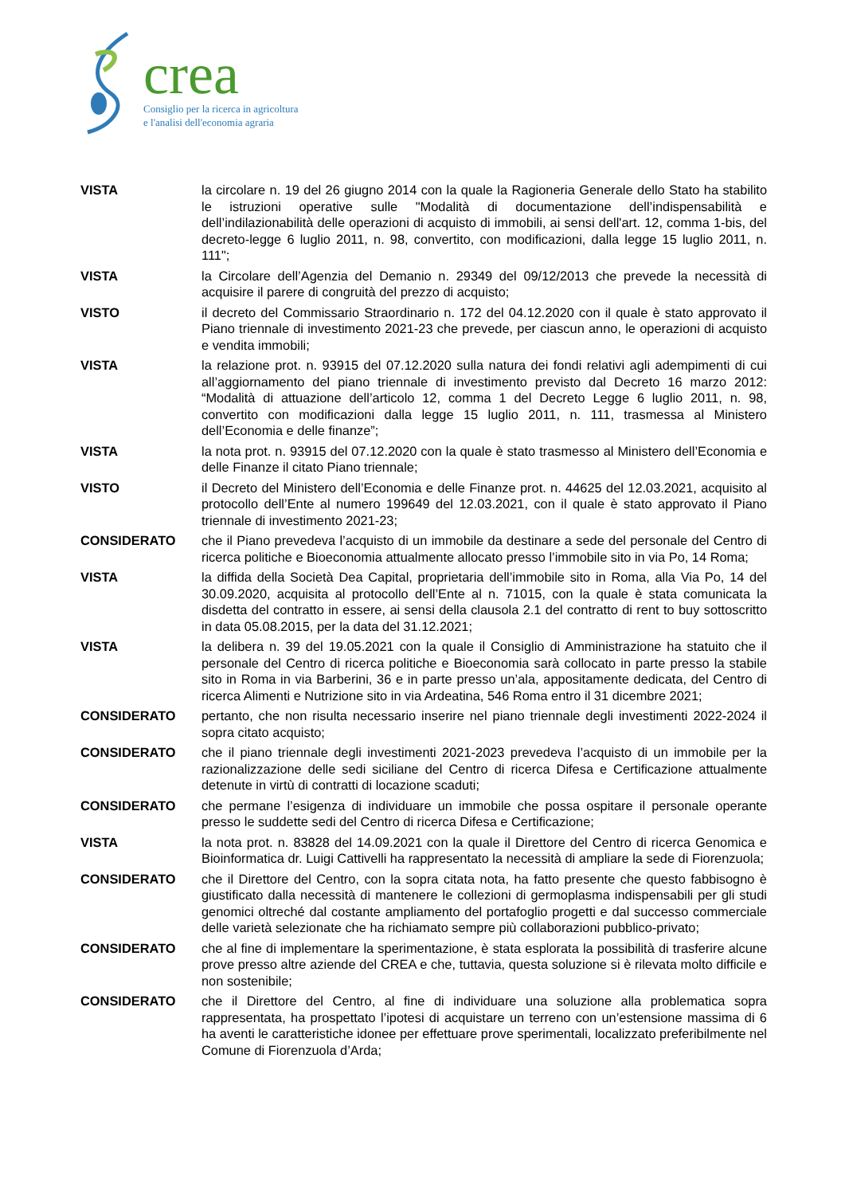crea
Consiglio per la ricerca in agricoltura
e l'analisi dell'economia agraria
VISTA la circolare n. 19 del 26 giugno 2014 con la quale la Ragioneria Generale dello Stato ha stabilito le istruzioni operative sulle "Modalità di documentazione dell’indispensabilità e dell’indilazionabilità delle operazioni di acquisto di immobili, ai sensi dell'art. 12, comma 1-bis, del decreto-legge 6 luglio 2011, n. 98, convertito, con modificazioni, dalla legge 15 luglio 2011, n. 111";
VISTA la Circolare dell’Agenzia del Demanio n. 29349 del 09/12/2013 che prevede la necessità di acquisire il parere di congruità del prezzo di acquisto;
VISTO il decreto del Commissario Straordinario n. 172 del 04.12.2020 con il quale è stato approvato il Piano triennale di investimento 2021-23 che prevede, per ciascun anno, le operazioni di acquisto e vendita immobili;
VISTA la relazione prot. n. 93915 del 07.12.2020 sulla natura dei fondi relativi agli adempimenti di cui all’aggiornamento del piano triennale di investimento previsto dal Decreto 16 marzo 2012: “Modalità di attuazione dell’articolo 12, comma 1 del Decreto Legge 6 luglio 2011, n. 98, convertito con modificazioni dalla legge 15 luglio 2011, n. 111, trasmessa al Ministero dell’Economia e delle finanze”;
VISTA la nota prot. n. 93915 del 07.12.2020 con la quale è stato trasmesso al Ministero dell’Economia e delle Finanze il citato Piano triennale;
VISTO il Decreto del Ministero dell’Economia e delle Finanze prot. n. 44625 del 12.03.2021, acquisito al protocollo dell’Ente al numero 199649 del 12.03.2021, con il quale è stato approvato il Piano triennale di investimento 2021-23;
CONSIDERATO che il Piano prevedeva l’acquisto di un immobile da destinare a sede del personale del Centro di ricerca politiche e Bioeconomia attualmente allocato presso l’immobile sito in via Po, 14 Roma;
VISTA la diffida della Società Dea Capital, proprietaria dell’immobile sito in Roma, alla Via Po, 14 del 30.09.2020, acquisita al protocollo dell’Ente al n. 71015, con la quale è stata comunicata la disdetta del contratto in essere, ai sensi della clausola 2.1 del contratto di rent to buy sottoscritto in data 05.08.2015, per la data del 31.12.2021;
VISTA la delibera n. 39 del 19.05.2021 con la quale il Consiglio di Amministrazione ha statuito che il personale del Centro di ricerca politiche e Bioeconomia sarà collocato in parte presso la stabile sito in Roma in via Barberini, 36 e in parte presso un’ala, appositamente dedicata, del Centro di ricerca Alimenti e Nutrizione sito in via Ardeatina, 546 Roma entro il 31 dicembre 2021;
CONSIDERATO pertanto, che non risulta necessario inserire nel piano triennale degli investimenti 2022-2024 il sopra citato acquisto;
CONSIDERATO che il piano triennale degli investimenti 2021-2023 prevedeva l’acquisto di un immobile per la razionalizzazione delle sedi siciliane del Centro di ricerca Difesa e Certificazione attualmente detenute in virtù di contratti di locazione scaduti;
CONSIDERATO che permane l’esigenza di individuare un immobile che possa ospitare il personale operante presso le suddette sedi del Centro di ricerca Difesa e Certificazione;
VISTA la nota prot. n. 83828 del 14.09.2021 con la quale il Direttore del Centro di ricerca Genomica e Bioinformatica dr. Luigi Cattivelli ha rappresentato la necessità di ampliare la sede di Fiorenzuola;
CONSIDERATO che il Direttore del Centro, con la sopra citata nota, ha fatto presente che questo fabbisogno è giustificato dalla necessità di mantenere le collezioni di germoplasma indispensabili per gli studi genomici oltreché dal costante ampliamento del portafoglio progetti e dal successo commerciale delle varietà selezionate che ha richiamato sempre più collaborazioni pubblico-privato;
CONSIDERATO che al fine di implementare la sperimentazione, è stata esplorata la possibilità di trasferire alcune prove presso altre aziende del CREA e che, tuttavia, questa soluzione si è rilevata molto difficile e non sostenibile;
CONSIDERATO che il Direttore del Centro, al fine di individuare una soluzione alla problematica sopra rappresentata, ha prospettato l’ipotesi di acquistare un terreno con un’estensione massima di 6 ha aventi le caratteristiche idonee per effettuare prove sperimentali, localizzato preferibilmente nel Comune di Fiorenzuola d’Arda;